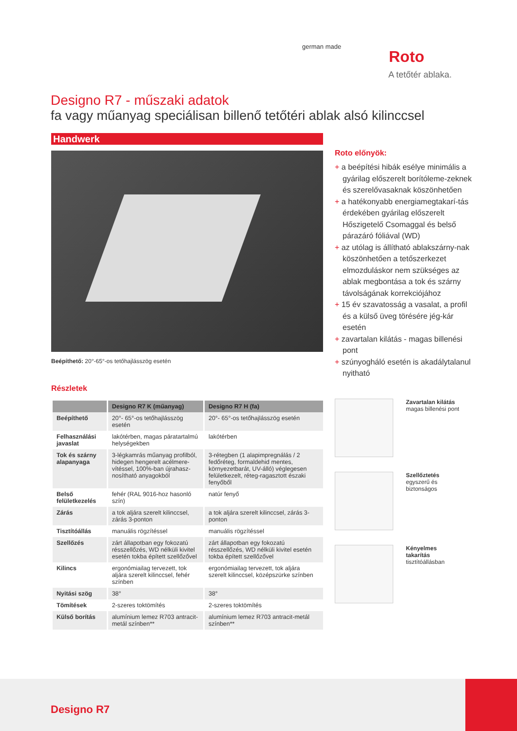german made
Roto
A tetőtér ablaka.
Designo R7 - műszaki adatok
fa vagy műanyag speciálisan billenő tetőtéri ablak alsó kilinccsel
Handwerk
Beépíthető: 20°-65°-os tetőhajlásszög esetén
Részletek
| | Designo R7 K (műanyag) | Designo R7 H (fa) |
| --- | --- | --- |
| Beépíthető | 20°- 65°-os tetőhajlásszög esetén | 20°- 65°-os tetőhajlásszög esetén |
| Felhasználási javaslat | lakótérben, magas páratartalmú helységekben | lakótérben |
| Tok és szárny alapanyaga | 3-légkamrás műanyag profilból, hidegen hengerelt acélmere-vítéssel, 100%-ban újrahasz-nosítható anyagokból | 3-rétegben (1 alapimpregnálás / 2 fedőréteg, formaldehid mentes, környezetbarát, UV-álló) véglegesen felületkezelt, réteg-ragasztott északi fenyőből |
| Belső felületkezelés | fehér (RAL 9016-hoz hasonló szín) | natúr fenyő |
| Zárás | a tok aljára szerelt kilinccsel, zárás 3-ponton | a tok aljára szerelt kilinccsel, zárás 3-ponton |
| Tisztítóállás | manuális rögzítéssel | manuális rögzítéssel |
| Szellőzés | zárt állapotban egy fokozatú résszellőzés, WD nélküli kivitel esetén tokba épített szellőzővel | zárt állapotban egy fokozatú résszellőzés, WD nélküli kivitel esetén tokba épített szellőzővel |
| Kilincs | ergonómiailag tervezett, tok aljára szerelt kilinccsel, fehér színben | ergonómiailag tervezett, tok aljára szerelt kilinccsel, középszürke színben |
| Nyitási szög | 38° | 38° |
| Tömítések | 2-szeres toktömítés | 2-szeres toktömítés |
| Külső borítás | alumínium lemez R703 antracit-metál színben** | alumínium lemez R703 antracit-metál színben** |
Roto előnyök:
+ a beépítési hibák esélye minimális a gyárilag előszerelt borítóleme-zeknek és szerelővasaknak köszönhetően
+ a hatékonyabb energiamegtakarí-tás érdekében gyárilag előszerelt Hőszigetelő Csomaggal és belső párazáró fóliával (WD)
+ az utólag is állítható ablakszárny-nak köszönhetően a tetőszerkezet elmozduláskor nem szükséges az ablak megbontása a tok és szárny távolságának korrekciójához
+ 15 év szavatosság a vasalat, a profil és a külső üveg törésére jég-kár esetén
+ zavartalan kilátás - magas billenési pont
+ szúnyogháló esetén is akadálytalanul nyitható
Zavartalan kilátás
magas billenési pont
Szellőztetés
egyszerű és
biztonságos
Kényelmes
takarítás
tisztítóállásban
Designo R7